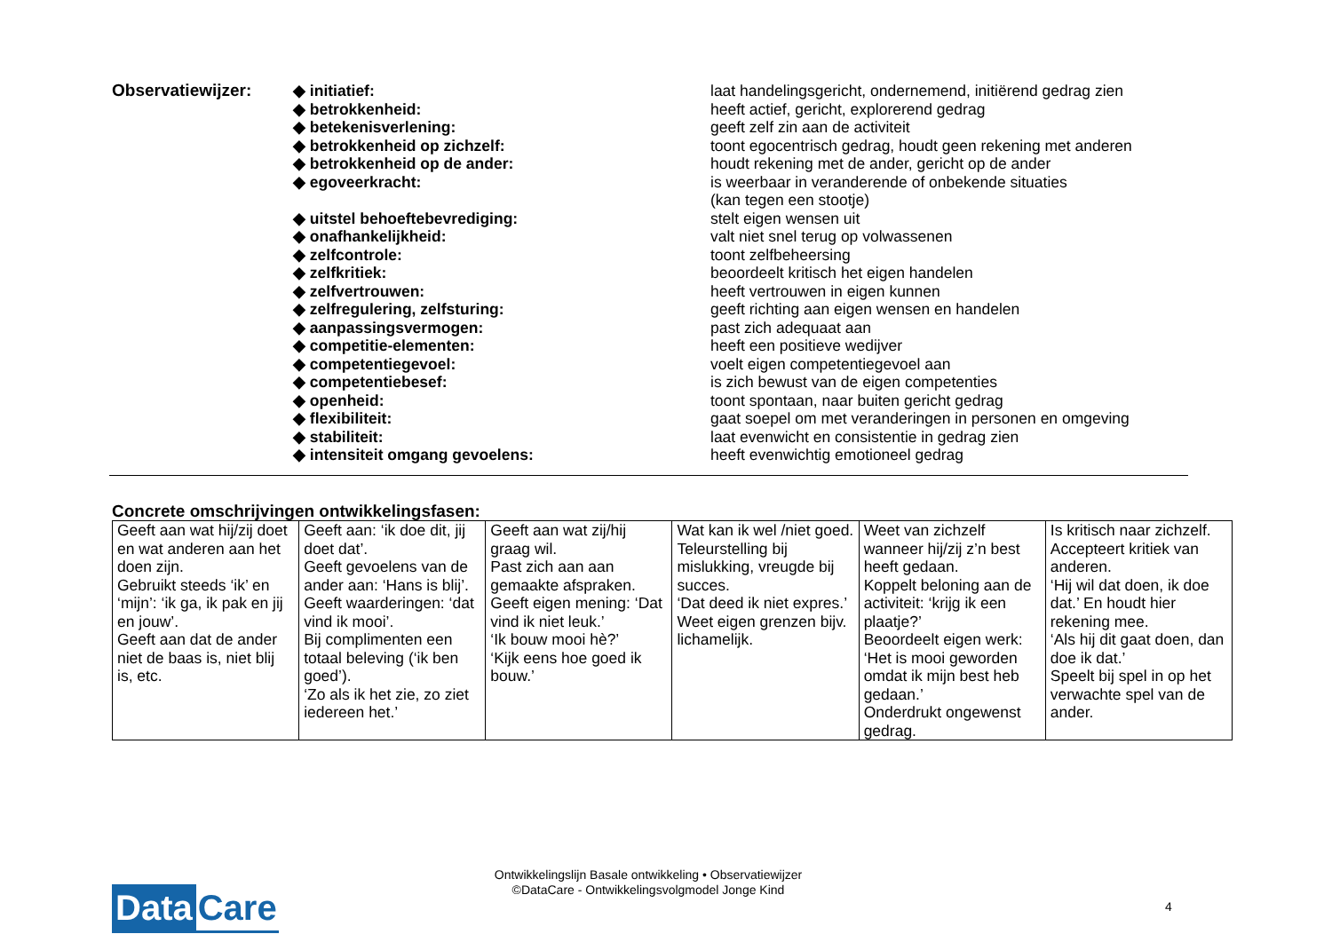| Observatiewijzer: | ◆ initiatief: | laat handelingsgericht, ondernemend, initiërend gedrag zien |
| | ◆ betrokkenheid: | heeft actief, gericht, explorerend gedrag |
| | ◆ betekenisverlening: | geeft zelf zin aan de activiteit |
| | ◆ betrokkenheid op zichzelf: | toont egocentrisch gedrag, houdt geen rekening met anderen |
| | ◆ betrokkenheid op de ander: | houdt rekening met de ander, gericht op de ander |
| | ◆ egoveerkracht: | is weerbaar in veranderende of onbekende situaties (kan tegen een stootje) |
| | ◆ uitstel behoeftebevrediging: | stelt eigen wensen uit |
| | ◆ onafhankelijkheid: | valt niet snel terug op volwassenen |
| | ◆ zelfcontrole: | toont zelfbeheersing |
| | ◆ zelfkritiek: | beoordeelt kritisch het eigen handelen |
| | ◆ zelfvertrouwen: | heeft vertrouwen in eigen kunnen |
| | ◆ zelfregulering, zelfsturing: | geeft richting aan eigen wensen en handelen |
| | ◆ aanpassingsvermogen: | past zich adequaat aan |
| | ◆ competitie-elementen: | heeft een positieve wedijver |
| | ◆ competentiegevoel: | voelt eigen competentiegevoel aan |
| | ◆ competentiebesef: | is zich bewust van de eigen competenties |
| | ◆ openheid: | toont spontaan, naar buiten gericht gedrag |
| | ◆ flexibiliteit: | gaat soepel om met veranderingen in personen en omgeving |
| | ◆ stabiliteit: | laat evenwicht en consistentie in gedrag zien |
| | ◆ intensiteit omgang gevoelens: | heeft evenwichtig emotioneel gedrag |
Concrete omschrijvingen ontwikkelingsfasen:
| Geeft aan wat hij/zij doet en wat anderen aan het doen zijn. Gebruikt steeds ‘ik’ en ‘mijn’: ‘ik ga, ik pak en jij en jouw’. Geeft aan dat de ander niet de baas is, niet blij is, etc. | Geeft aan: ‘ik doe dit, jij doet dat’. Geeft gevoelens van de ander aan: ‘Hans is blij’. Geeft waarderingen: ‘dat vind ik mooi’. Bij complimenten een totaal beleving (‘ik ben goed’). ‘Zo als ik het zie, zo ziet iedereen het.’ | Geeft aan wat zij/hij graag wil. Past zich aan aan gemaakte afspraken. Geeft eigen mening: ‘Dat vind ik niet leuk.’ ‘Ik bouw mooi hè?’ ‘Kijk eens hoe goed ik bouw.’ | Wat kan ik wel /niet goed. Teleurstelling bij mislukking, vreugde bij succes. ‘Dat deed ik niet expres.’ Weet eigen grenzen bijv. lichamelijk. | Weet van zichzelf wanneer hij/zij z’n best heeft gedaan. Koppelt beloning aan de activiteit: ‘krijg ik een plaatje?’ Beoordeelt eigen werk: ‘Het is mooi geworden omdat ik mijn best heb gedaan.’ Onderdrukt ongewenst gedrag. | Is kritisch naar zichzelf. Accepteert kritiek van anderen. ‘Hij wil dat doen, ik doe dat.’ En houdt hier rekening mee. ‘Als hij dit gaat doen, dan doe ik dat.’ Speelt bij spel in op het verwachte spel van de ander. |
Data Care
Ontwikkelingslijn Basale ontwikkeling • Observatiewijzer
©DataCare - Ontwikkelingsvolgmodel Jonge Kind
4